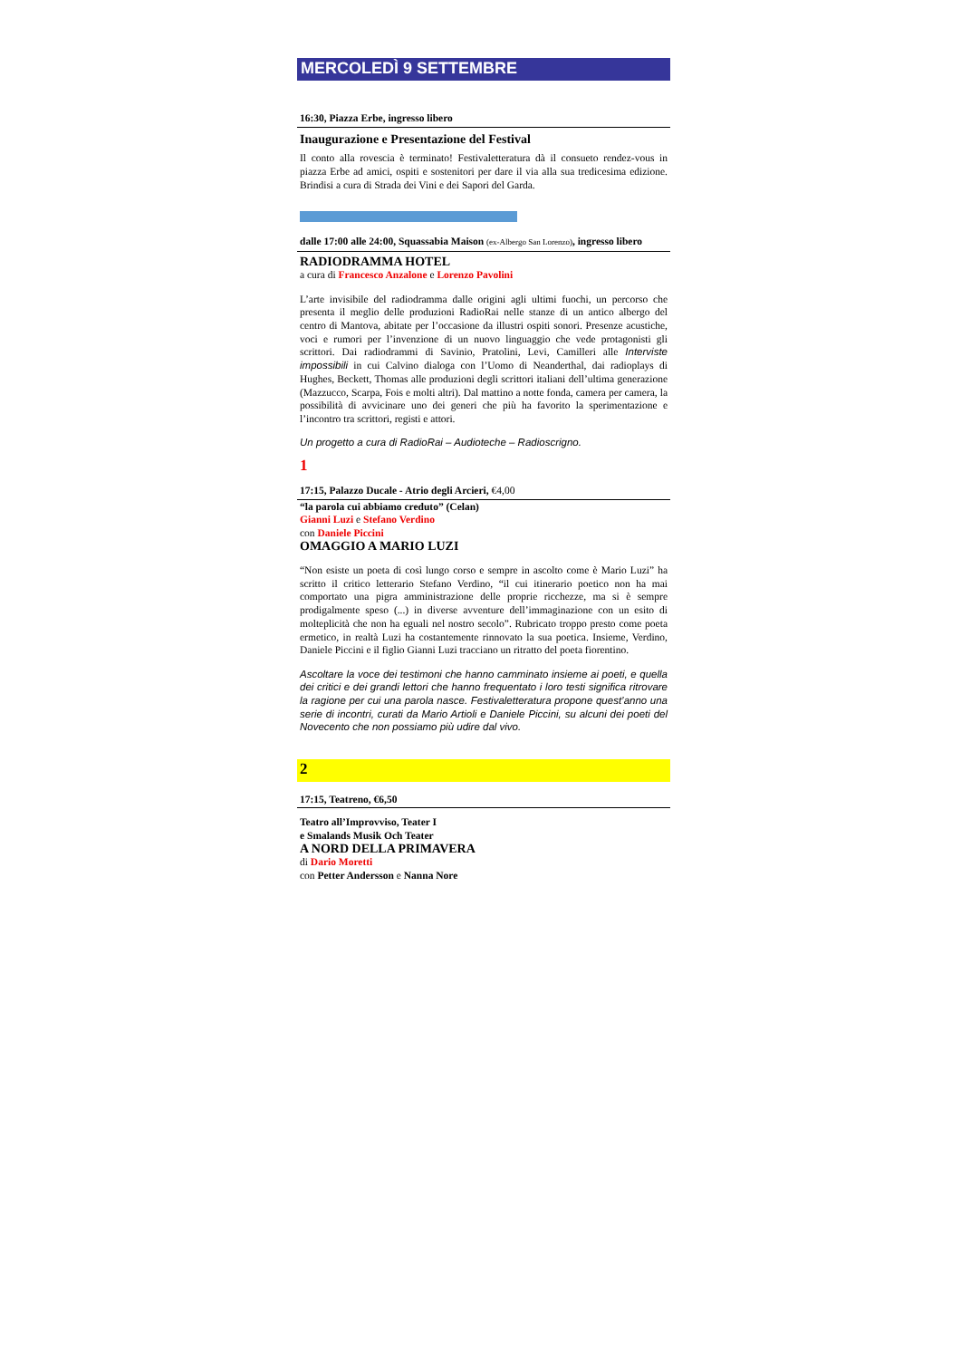MERCOLEDÌ 9 SETTEMBRE
16:30, Piazza Erbe, ingresso libero
Inaugurazione e Presentazione del Festival
Il conto alla rovescia è terminato! Festivaletteratura dà il consueto rendez-vous in piazza Erbe ad amici, ospiti e sostenitori per dare il via alla sua tredicesima edizione. Brindisi a cura di Strada dei Vini e dei Sapori del Garda.
dalle 17:00 alle 24:00, Squassabia Maison (ex-Albergo San Lorenzo), ingresso libero
RADIODRAMMA HOTEL
a cura di Francesco Anzalone e Lorenzo Pavolini
L’arte invisibile del radiodramma dalle origini agli ultimi fuochi, un percorso che presenta il meglio delle produzioni RadioRai nelle stanze di un antico albergo del centro di Mantova, abitate per l’occasione da illustri ospiti sonori. Presenze acustiche, voci e rumori per l’invenzione di un nuovo linguaggio che vede protagonisti gli scrittori. Dai radiodrammi di Savinio, Pratolini, Levi, Camilleri alle Interviste impossibili in cui Calvino dialoga con l’Uomo di Neanderthal, dai radioplays di Hughes, Beckett, Thomas alle produzioni degli scrittori italiani dell’ultima generazione (Mazzucco, Scarpa, Fois e molti altri). Dal mattino a notte fonda, camera per camera, la possibilità di avvicinare uno dei generi che più ha favorito la sperimentazione e l’incontro tra scrittori, registi e attori.
Un progetto a cura di RadioRai – Audioteche – Radioscrigno.
1
17:15, Palazzo Ducale - Atrio degli Arcieri, €4,00
“la parola cui abbiamo creduto” (Celan)
Gianni Luzi e Stefano Verdino
con Daniele Piccini
OMAGGIO A MARIO LUZI
“Non esiste un poeta di così lungo corso e sempre in ascolto come è Mario Luzi” ha scritto il critico letterario Stefano Verdino, “il cui itinerario poetico non ha mai comportato una pigra amministrazione delle proprie ricchezze, ma si è sempre prodigalmente speso (...) in diverse avventure dell’immaginazione con un esito di molteplicità che non ha eguali nel nostro secolo”. Rubricato troppo presto come poeta ermetico, in realtà Luzi ha costantemente rinnovato la sua poetica. Insieme, Verdino, Daniele Piccini e il figlio Gianni Luzi tracciano un ritratto del poeta fiorentino.
Ascoltare la voce dei testimoni che hanno camminato insieme ai poeti, e quella dei critici e dei grandi lettori che hanno frequentato i loro testi significa ritrovare la ragione per cui una parola nasce. Festivaletteratura propone quest’anno una serie di incontri, curati da Mario Artioli e Daniele Piccini, su alcuni dei poeti del Novecento che non possiamo più udire dal vivo.
2
17:15, Teatreno, €6,50
Teatro all’Improvviso, Teater I
e Smalands Musik Och Teater
A NORD DELLA PRIMAVERA
di Dario Moretti
con Petter Andersson e Nanna Nore